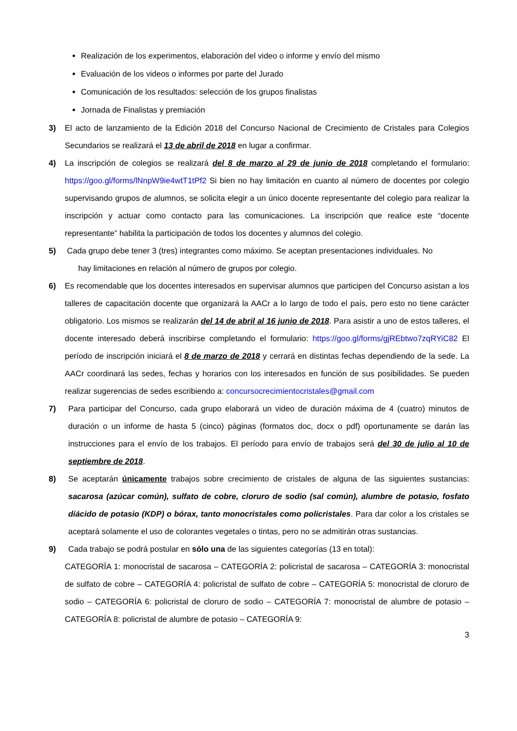Realización de los experimentos, elaboración del video o informe y envío del mismo
Evaluación de los videos o informes por parte del Jurado
Comunicación de los resultados: selección de los grupos finalistas
Jornada de Finalistas y premiación
3) El acto de lanzamiento de la Edición 2018 del Concurso Nacional de Crecimiento de Cristales para Colegios Secundarios se realizará el 13 de abril de 2018 en lugar a confirmar.
4) La inscripción de colegios se realizará del 8 de marzo al 29 de junio de 2018 completando el formulario: https://goo.gl/forms/lNnpW9ie4wtT1tPf2 Si bien no hay limitación en cuanto al número de docentes por colegio supervisando grupos de alumnos, se solicita elegir a un único docente representante del colegio para realizar la inscripción y actuar como contacto para las comunicaciones. La inscripción que realice este “docente representante” habilita la participación de todos los docentes y alumnos del colegio.
5) Cada grupo debe tener 3 (tres) integrantes como máximo. Se aceptan presentaciones individuales. No
hay limitaciones en relación al número de grupos por colegio.
6) Es recomendable que los docentes interesados en supervisar alumnos que participen del Concurso asistan a los talleres de capacitación docente que organizará la AACr a lo largo de todo el país, pero esto no tiene carácter obligatorio. Los mismos se realizarán del 14 de abril al 16 junio de 2018. Para asistir a uno de estos talleres, el docente interesado deberá inscribirse completando el formulario: https://goo.gl/forms/gjREbtwo7zqRYiC82 El período de inscripción iniciará el 8 de marzo de 2018 y cerrará en distintas fechas dependiendo de la sede. La AACr coordinará las sedes, fechas y horarios con los interesados en función de sus posibilidades. Se pueden realizar sugerencias de sedes escribiendo a: concursocrecimientocristales@gmail.com
7) Para participar del Concurso, cada grupo elaborará un video de duración máxima de 4 (cuatro) minutos de duración o un informe de hasta 5 (cinco) páginas (formatos doc, docx o pdf) oportunamente se darán las instrucciones para el envío de los trabajos. El período para envío de trabajos será del 30 de julio al 10 de septiembre de 2018.
8) Se aceptarán únicamente trabajos sobre crecimiento de cristales de alguna de las siguientes sustancias: sacarosa (azúcar común), sulfato de cobre, cloruro de sodio (sal común), alumbre de potasio, fosfato diácido de potasio (KDP) o bórax, tanto monocristales como policristales. Para dar color a los cristales se aceptará solamente el uso de colorantes vegetales o tintas, pero no se admitirán otras sustancias.
9) Cada trabajo se podrá postular en sólo una de las siguientes categorías (13 en total):
CATEGORÍA 1: monocristal de sacarosa – CATEGORÍA 2: policristal de sacarosa – CATEGORÍA 3: monocristal de sulfato de cobre – CATEGORÍA 4: policristal de sulfato de cobre – CATEGORÍA 5: monocristal de cloruro de sodio – CATEGORÍA 6: policristal de cloruro de sodio – CATEGORÍA 7: monocristal de alumbre de potasio – CATEGORÍA 8: policristal de alumbre de potasio – CATEGORÍA 9:
3